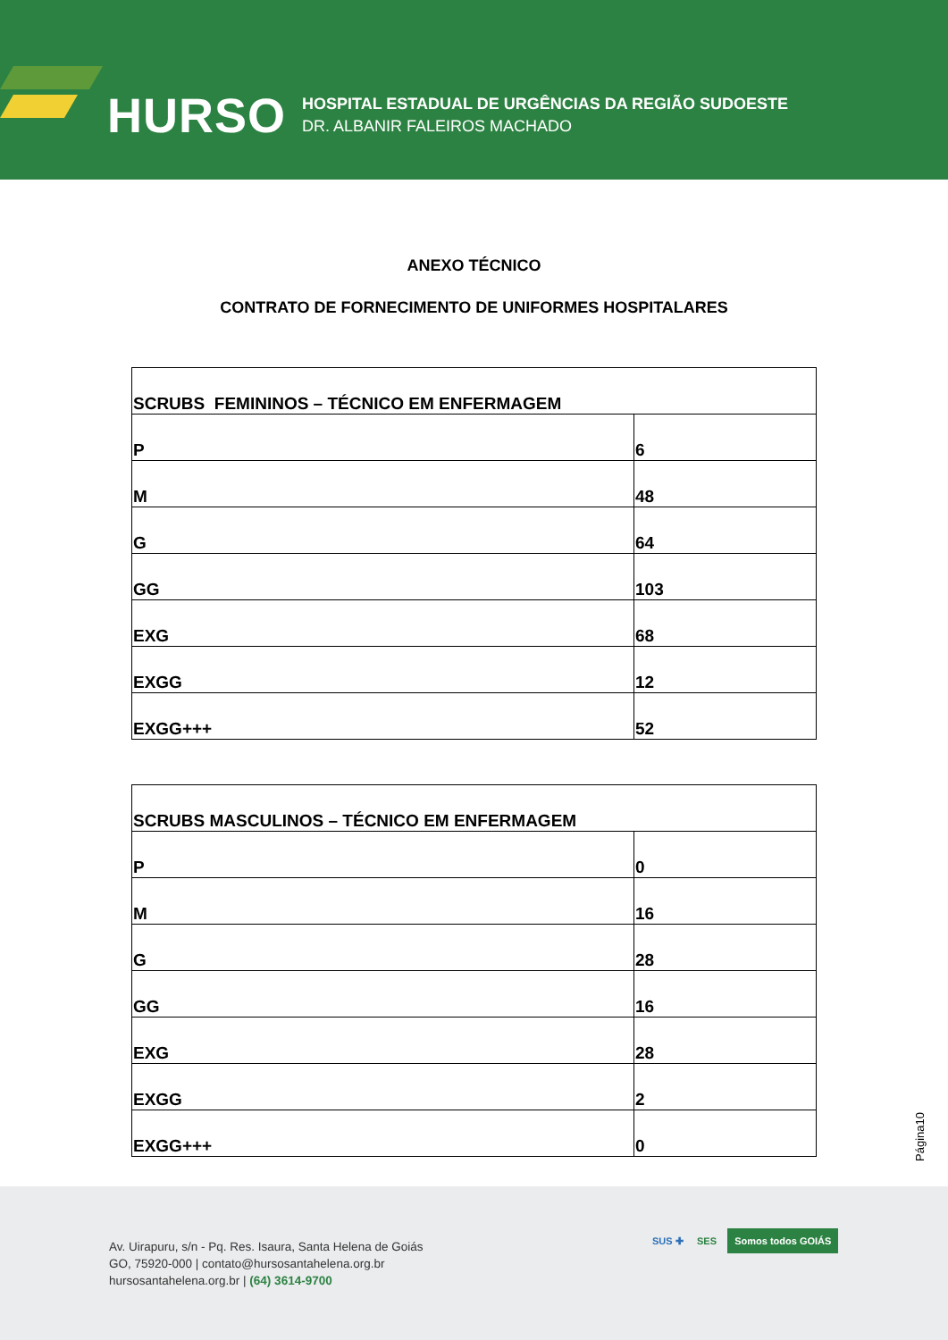HURSO
HOSPITAL ESTADUAL DE URGÊNCIAS DA REGIÃO SUDOESTE
DR. ALBANIR FALEIROS MACHADO
ANEXO TÉCNICO
CONTRATO DE FORNECIMENTO DE UNIFORMES HOSPITALARES
| SCRUBS FEMININOS – TÉCNICO EM ENFERMAGEM | |
| P | 6 |
| M | 48 |
| G | 64 |
| GG | 103 |
| EXG | 68 |
| EXGG | 12 |
| EXGG+++ | 52 |
| SCRUBS MASCULINOS – TÉCNICO EM ENFERMAGEM | |
| P | 0 |
| M | 16 |
| G | 28 |
| GG | 16 |
| EXG | 28 |
| EXGG | 2 |
| EXGG+++ | 0 |
Página10
Av. Uirapuru, s/n - Pq. Res. Isaura, Santa Helena de Goiás
GO, 75920-000 | contato@hursosantahelena.org.br
hursosantahelena.org.br | (64) 3614-9700
SUS ✚ SES Somos todos GOIÁS